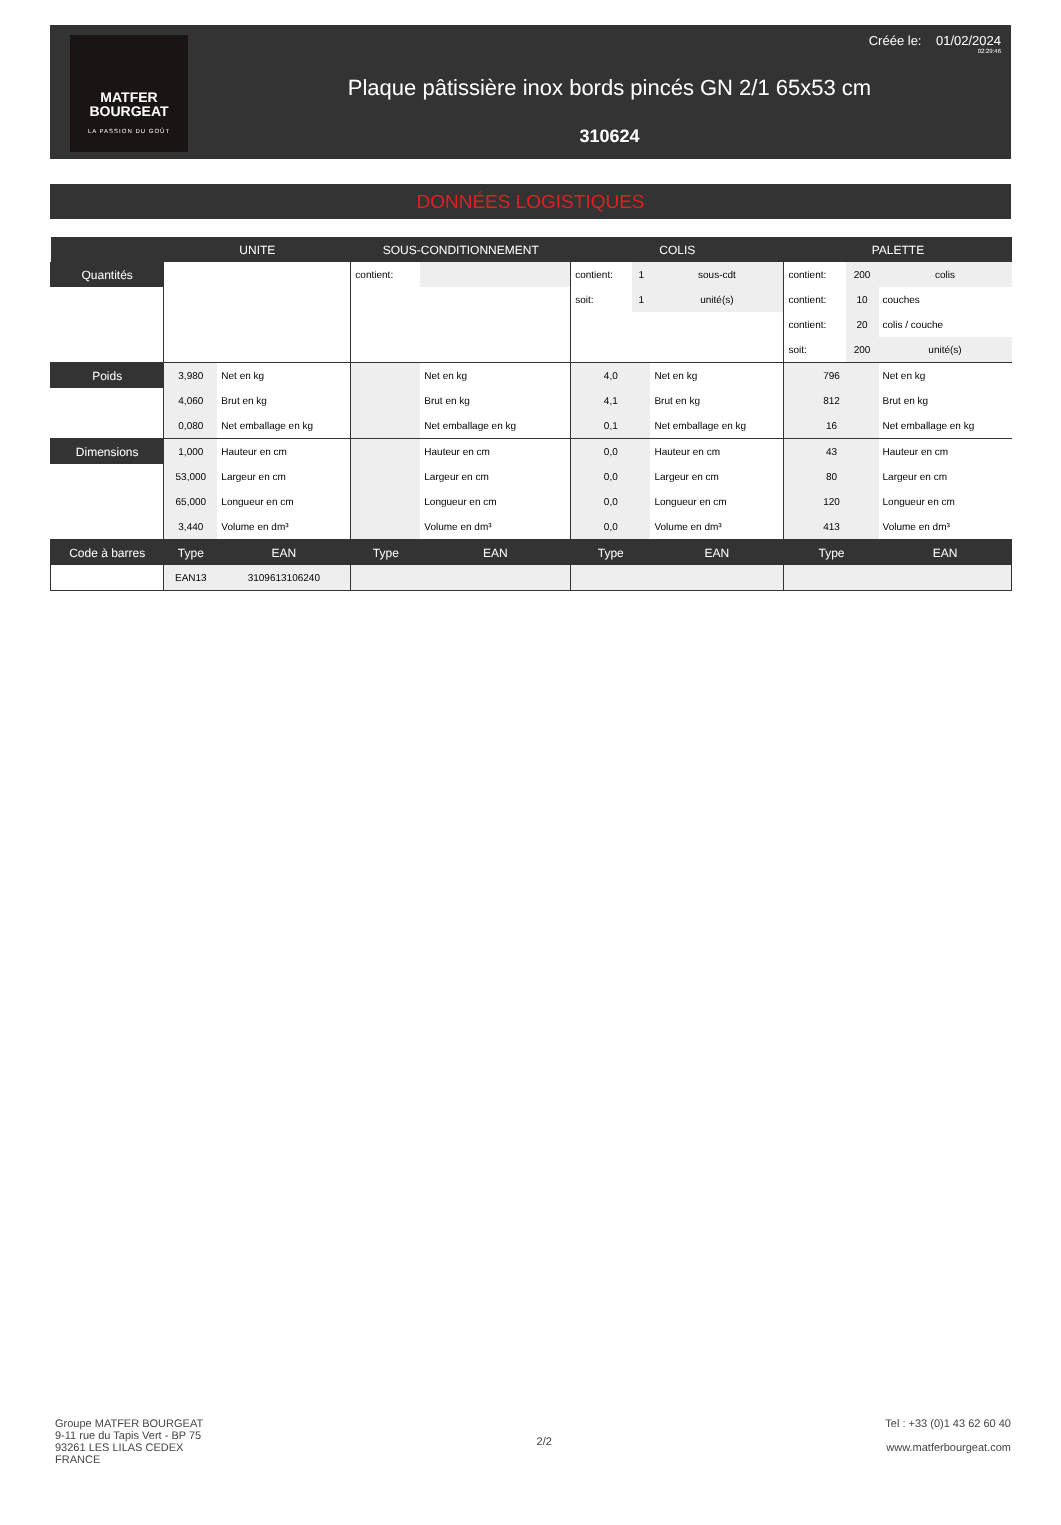MATFER
BOURGEAT
LA PASSION DU GOÛT
Plaque pâtissière inox bords pincés GN 2/1 65x53 cm
310624
Créée le: 01/02/2024
02:29:46
DONNÉES LOGISTIQUES
| | UNITE | | SOUS-CONDITIONNEMENT | | | COLIS | | | PALETTE | | |
| --- | --- | --- | --- | --- | --- | --- | --- | --- | --- | --- | --- |
| Quantités | | | contient: | | | contient: | 1 | sous-cdt | contient: | 200 | colis |
| | | | | | | soit: | 1 | unité(s) | contient: | 10 | couches |
| | | | | | | | | | contient: | 20 | colis / couche |
| | | | | | | | | | soit: | 200 | unité(s) |
| Poids | 3,980 | Net en kg | | | Net en kg | 4,0 | | Net en kg | 796 | | Net en kg |
| | 4,060 | Brut en kg | | | Brut en kg | 4,1 | | Brut en kg | 812 | | Brut en kg |
| | 0,080 | Net emballage en kg | | | Net emballage en kg | 0,1 | | Net emballage en kg | 16 | | Net emballage en kg |
| Dimensions | 1,000 | Hauteur en cm | | | Hauteur en cm | 0,0 | | Hauteur en cm | 43 | | Hauteur en cm |
| | 53,000 | Largeur en cm | | | Largeur en cm | 0,0 | | Largeur en cm | 80 | | Largeur en cm |
| | 65,000 | Longueur en cm | | | Longueur en cm | 0,0 | | Longueur en cm | 120 | | Longueur en cm |
| | 3,440 | Volume en dm³ | | | Volume en dm³ | 0,0 | | Volume en dm³ | 413 | | Volume en dm³ |
| Code à barres | Type | EAN | Type | | EAN | Type | | EAN | Type | | EAN |
| | EAN13 | 3109613106240 | | | | | | | | | |
Groupe MATFER BOURGEAT
9-11 rue du Tapis Vert - BP 75
93261 LES LILAS CEDEX
FRANCE
2/2 Tel : +33 (0)1 43 62 60 40
www.matferbourgeat.com